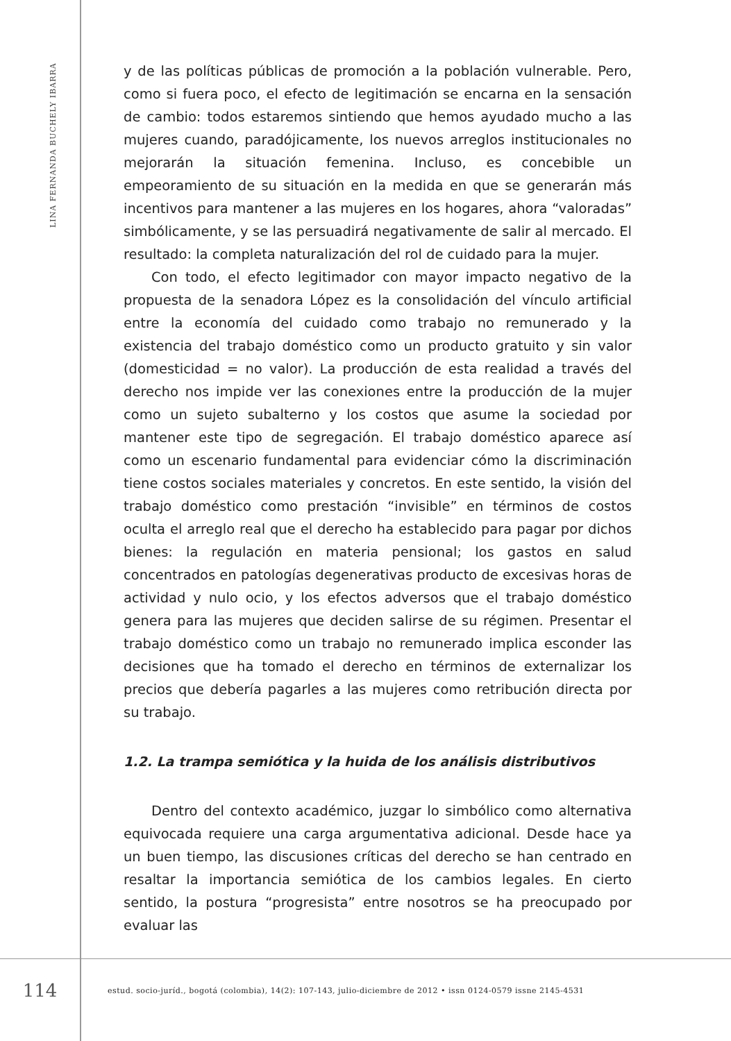LINA FERNANDA BUCHELY IBARRA
y de las políticas públicas de promoción a la población vulnerable. Pero, como si fuera poco, el efecto de legitimación se encarna en la sensación de cambio: todos estaremos sintiendo que hemos ayudado mucho a las mujeres cuando, paradójicamente, los nuevos arreglos institucionales no mejorarán la situación femenina. Incluso, es concebible un empeoramiento de su situación en la medida en que se generarán más incentivos para mantener a las mujeres en los hogares, ahora “valoradas” simbólicamente, y se las persuadirá negativamente de salir al mercado. El resultado: la completa naturalización del rol de cuidado para la mujer.
Con todo, el efecto legitimador con mayor impacto negativo de la propuesta de la senadora López es la consolidación del vínculo artificial entre la economía del cuidado como trabajo no remunerado y la existencia del trabajo doméstico como un producto gratuito y sin valor (domesticidad = no valor). La producción de esta realidad a través del derecho nos impide ver las conexiones entre la producción de la mujer como un sujeto subalterno y los costos que asume la sociedad por mantener este tipo de segregación. El trabajo doméstico aparece así como un escenario fundamental para evidenciar cómo la discriminación tiene costos sociales materiales y concretos. En este sentido, la visión del trabajo doméstico como prestación “invisible” en términos de costos oculta el arreglo real que el derecho ha establecido para pagar por dichos bienes: la regulación en materia pensional; los gastos en salud concentrados en patologías degenerativas producto de excesivas horas de actividad y nulo ocio, y los efectos adversos que el trabajo doméstico genera para las mujeres que deciden salirse de su régimen. Presentar el trabajo doméstico como un trabajo no remunerado implica esconder las decisiones que ha tomado el derecho en términos de externalizar los precios que debería pagarles a las mujeres como retribución directa por su trabajo.
1.2. La trampa semiótica y la huida de los análisis distributivos
Dentro del contexto académico, juzgar lo simbólico como alternativa equivocada requiere una carga argumentativa adicional. Desde hace ya un buen tiempo, las discusiones críticas del derecho se han centrado en resaltar la importancia semiótica de los cambios legales. En cierto sentido, la postura “progresista” entre nosotros se ha preocupado por evaluar las
114
estud. socio-juríd., bogotá (colombia), 14(2): 107-143, julio-diciembre de 2012 • issn 0124-0579 issne 2145-4531